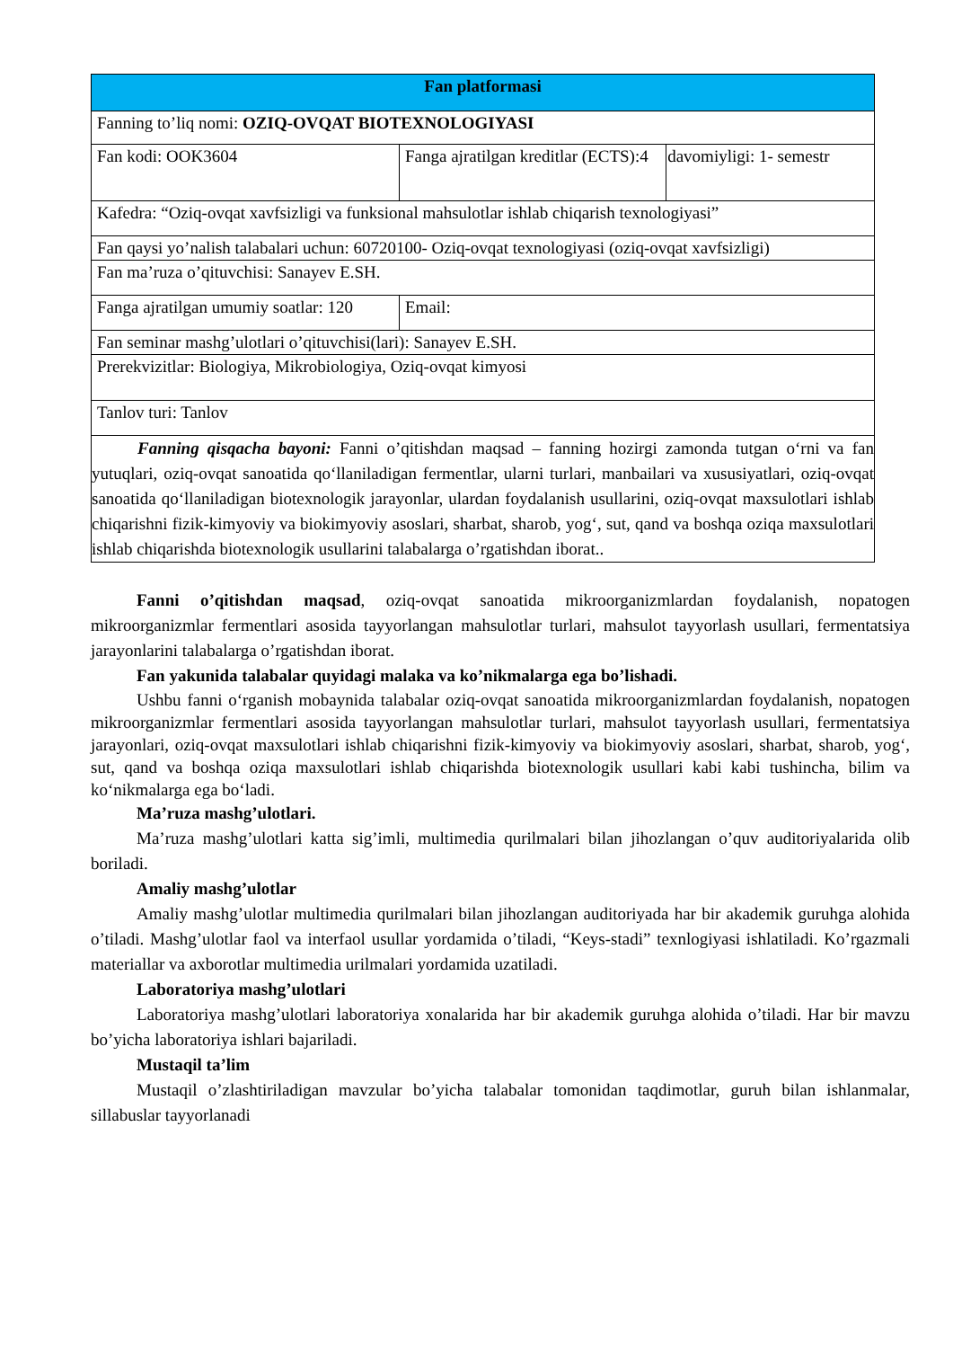| Fan platformasi | | |
| --- | --- | --- |
| Fanning to’liq nomi: OZIQ-OVQAT BIOTEXNOLOGIYASI | | |
| Fan kodi: OOK3604 | Fanga ajratilgan kreditlar (ECTS):4 | davomiyligi: 1- semestr |
| Kafedra: “Oziq-ovqat xavfsizligi va funksional mahsulotlar ishlab chiqarish texnologiyasi” | | |
| Fan qaysi yo’nalish talabalari uchun: 60720100- Oziq-ovqat texnologiyasi (oziq-ovqat xavfsizligi) | | |
| Fan ma’ruza o’qituvchisi: Sanayev E.SH. | | |
| Fanga ajratilgan umumiy soatlar: 120 | Email: | |
| Fan seminar mashg’ulotlari o’qituvchisi(lari): Sanayev E.SH. | | |
| Prerekvizitlar: Biologiya, Mikrobiologiya, Oziq-ovqat kimyosi | | |
| Tanlov turi: Tanlov | | |
| Fanning qisqacha bayoni: Fanni o’qitishdan maqsad – fanning hozirgi zamonda tutgan o‘rni va fan yutuqlari, oziq-ovqat sanoatida qo‘llaniladigan fermentlar, ularni turlari, manbailari va xususiyatlari, oziq-ovqat sanoatida qo‘llaniladigan biotexnologik jarayonlar, ulardan foydalanish usullarini, oziq-ovqat maxsulotlari ishlab chiqarishni fizik-kimyoviy va biokimyoviy asoslari, sharbat, sharob, yog‘, sut, qand va boshqa oziqa maxsulotlari ishlab chiqarishda biotexnologik usullarini talabalarga o’rgatishdan iborat.. | | |
Fanni o’qitishdan maqsad, oziq-ovqat sanoatida mikroorganizmlardan foydalanish, nopatogen mikroorganizmlar fermentlari asosida tayyorlangan mahsulotlar turlari, mahsulot tayyorlash usullari, fermentatsiya jarayonlarini talabalarga o’rgatishdan iborat.
Fan yakunida talabalar quyidagi malaka va ko’nikmalarga ega bo’lishadi.
Ushbu fanni o‘rganish mobaynida talabalar oziq-ovqat sanoatida mikroorganizmlardan foydalanish, nopatogen mikroorganizmlar fermentlari asosida tayyorlangan mahsulotlar turlari, mahsulot tayyorlash usullari, fermentatsiya jarayonlari, oziq-ovqat maxsulotlari ishlab chiqarishni fizik-kimyoviy va biokimyoviy asoslari, sharbat, sharob, yog‘, sut, qand va boshqa oziqa maxsulotlari ishlab chiqarishda biotexnologik usullari kabi kabi tushincha, bilim va ko‘nikmalarga ega bo‘ladi.
Ma’ruza mashg’ulotlari.
Ma’ruza mashg’ulotlari katta sig’imli, multimedia qurilmalari bilan jihozlangan o’quv auditoriyalarida olib boriladi.
Amaliy mashg’ulotlar
Amaliy mashg’ulotlar multimedia qurilmalari bilan jihozlangan auditoriyada har bir akademik guruhga alohida o’tiladi. Mashg’ulotlar faol va interfaol usullar yordamida o’tiladi, “Keys-stadi” texnlogiyasi ishlatiladi. Ko’rgazmali materiallar va axborotlar multimedia urilmalari yordamida uzatiladi.
Laboratoriya mashg’ulotlari
Laboratoriya mashg’ulotlari laboratoriya xonalarida har bir akademik guruhga alohida o’tiladi. Har bir mavzu bo’yicha laboratoriya ishlari bajariladi.
Mustaqil ta’lim
Mustaqil o’zlashtiriladigan mavzular bo’yicha talabalar tomonidan taqdimotlar, guruh bilan ishlanmalar, sillabuslar tayyorlanadi